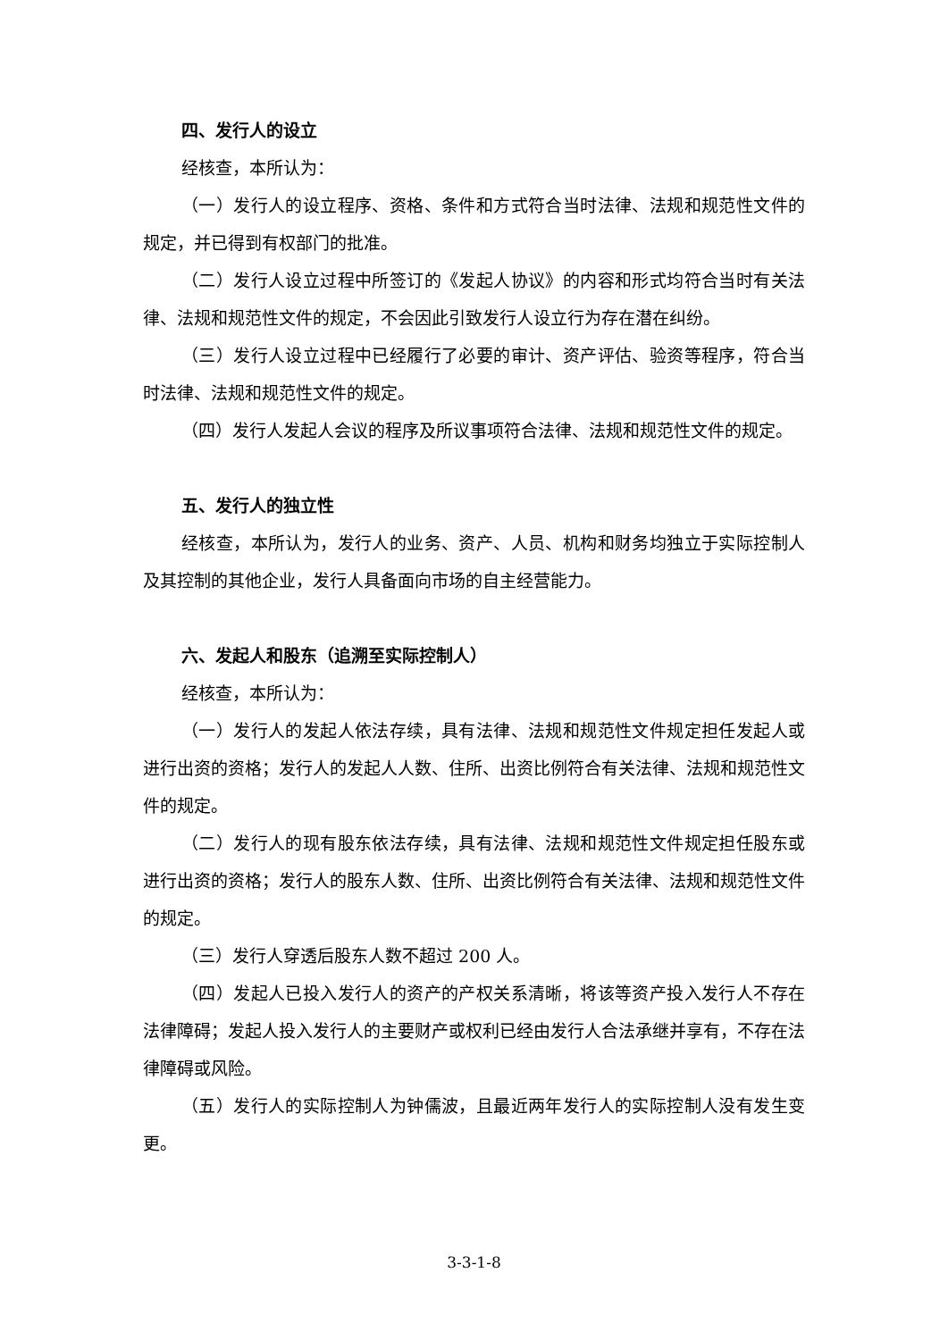四、发行人的设立
经核查，本所认为：
（一）发行人的设立程序、资格、条件和方式符合当时法律、法规和规范性文件的规定，并已得到有权部门的批准。
（二）发行人设立过程中所签订的《发起人协议》的内容和形式均符合当时有关法律、法规和规范性文件的规定，不会因此引致发行人设立行为存在潜在纠纷。
（三）发行人设立过程中已经履行了必要的审计、资产评估、验资等程序，符合当时法律、法规和规范性文件的规定。
（四）发行人发起人会议的程序及所议事项符合法律、法规和规范性文件的规定。
五、发行人的独立性
经核查，本所认为，发行人的业务、资产、人员、机构和财务均独立于实际控制人及其控制的其他企业，发行人具备面向市场的自主经营能力。
六、发起人和股东（追溯至实际控制人）
经核查，本所认为：
（一）发行人的发起人依法存续，具有法律、法规和规范性文件规定担任发起人或进行出资的资格；发行人的发起人人数、住所、出资比例符合有关法律、法规和规范性文件的规定。
（二）发行人的现有股东依法存续，具有法律、法规和规范性文件规定担任股东或进行出资的资格；发行人的股东人数、住所、出资比例符合有关法律、法规和规范性文件的规定。
（三）发行人穿透后股东人数不超过 200 人。
（四）发起人已投入发行人的资产的产权关系清晰，将该等资产投入发行人不存在法律障碍；发起人投入发行人的主要财产或权利已经由发行人合法承继并享有，不存在法律障碍或风险。
（五）发行人的实际控制人为钟儒波，且最近两年发行人的实际控制人没有发生变更。
3-3-1-8